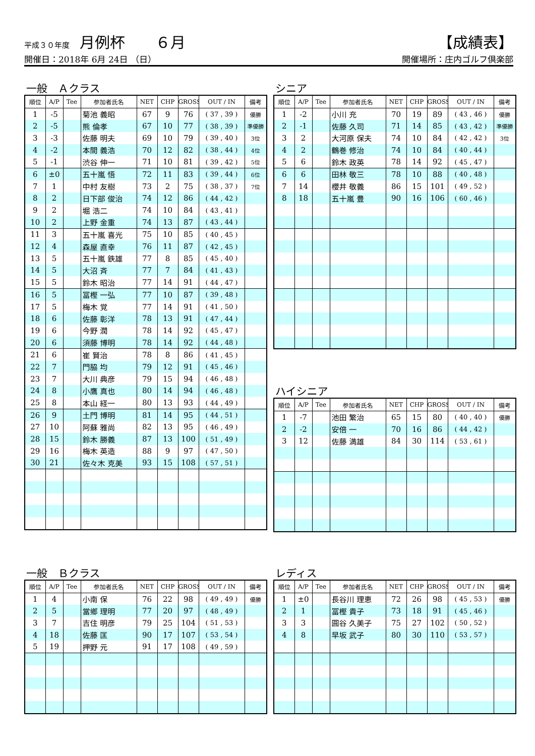平成３０年度 月例杯 ６月
【成績表】
開催日：2018年 6月 24日 （日） 開催場所：庄内ゴルフ倶楽部
一般　Ａクラス
| 順位 | A/P | Tee | 参加者氏名 | NET | CHP | GROSS | OUT / IN | 備考 |
| --- | --- | --- | --- | --- | --- | --- | --- | --- |
| 1 | -5 | | 菊池 義昭 | 67 | 9 | 76 | ( 37 , 39 ) | 優勝 |
| 2 | -5 | | 熊 倫孝 | 67 | 10 | 77 | ( 38 , 39 ) | 準優勝 |
| 3 | -3 | | 佐藤 明夫 | 69 | 10 | 79 | ( 39 , 40 ) | 3位 |
| 4 | -2 | | 本間 義浩 | 70 | 12 | 82 | ( 38 , 44 ) | 4位 |
| 5 | -1 | | 渋谷 伸一 | 71 | 10 | 81 | ( 39 , 42 ) | 5位 |
| 6 | ±0 | | 五十嵐 悟 | 72 | 11 | 83 | ( 39 , 44 ) | 6位 |
| 7 | 1 | | 中村 友樹 | 73 | 2 | 75 | ( 38 , 37 ) | 7位 |
| 8 | 2 | | 日下部 俊治 | 74 | 12 | 86 | ( 44 , 42 ) | |
| 9 | 2 | | 堀 浩二 | 74 | 10 | 84 | ( 43 , 41 ) | |
| 10 | 2 | | 上野 金重 | 74 | 13 | 87 | ( 43 , 44 ) | |
| 11 | 3 | | 五十嵐 喜光 | 75 | 10 | 85 | ( 40 , 45 ) | |
| 12 | 4 | | 森屋 直幸 | 76 | 11 | 87 | ( 42 , 45 ) | |
| 13 | 5 | | 五十嵐 鉄雄 | 77 | 8 | 85 | ( 45 , 40 ) | |
| 14 | 5 | | 大沼 斉 | 77 | 7 | 84 | ( 41 , 43 ) | |
| 15 | 5 | | 鈴木 昭治 | 77 | 14 | 91 | ( 44 , 47 ) | |
| 16 | 5 | | 冨樫 一弘 | 77 | 10 | 87 | ( 39 , 48 ) | |
| 17 | 5 | | 梅木 覚 | 77 | 14 | 91 | ( 41 , 50 ) | |
| 18 | 6 | | 佐藤 彰洋 | 78 | 13 | 91 | ( 47 , 44 ) | |
| 19 | 6 | | 今野 潤 | 78 | 14 | 92 | ( 45 , 47 ) | |
| 20 | 6 | | 須藤 博明 | 78 | 14 | 92 | ( 44 , 48 ) | |
| 21 | 6 | | 崔 賢治 | 78 | 8 | 86 | ( 41 , 45 ) | |
| 22 | 7 | | 門脇 均 | 79 | 12 | 91 | ( 45 , 46 ) | |
| 23 | 7 | | 大川 典彦 | 79 | 15 | 94 | ( 46 , 48 ) | |
| 24 | 8 | | 小鷹 真也 | 80 | 14 | 94 | ( 46 , 48 ) | |
| 25 | 8 | | 本山 経一 | 80 | 13 | 93 | ( 44 , 49 ) | |
| 26 | 9 | | 土門 博明 | 81 | 14 | 95 | ( 44 , 51 ) | |
| 27 | 10 | | 阿蘇 雅尚 | 82 | 13 | 95 | ( 46 , 49 ) | |
| 28 | 15 | | 鈴木 勝義 | 87 | 13 | 100 | ( 51 , 49 ) | |
| 29 | 16 | | 梅木 英造 | 88 | 9 | 97 | ( 47 , 50 ) | |
| 30 | 21 | | 佐々木 克美 | 93 | 15 | 108 | ( 57 , 51 ) | |
シニア
| 順位 | A/P | Tee | 参加者氏名 | NET | CHP | GROSS | OUT / IN | 備考 |
| --- | --- | --- | --- | --- | --- | --- | --- | --- |
| 1 | -2 | | 小川 充 | 70 | 19 | 89 | ( 43 , 46 ) | 優勝 |
| 2 | -1 | | 佐藤 久司 | 71 | 14 | 85 | ( 43 , 42 ) | 準優勝 |
| 3 | 2 | | 大河原 保夫 | 74 | 10 | 84 | ( 42 , 42 ) | 3位 |
| 4 | 2 | | 鶴巻 修治 | 74 | 10 | 84 | ( 40 , 44 ) | |
| 5 | 6 | | 鈴木 政英 | 78 | 14 | 92 | ( 45 , 47 ) | |
| 6 | 6 | | 田林 敬三 | 78 | 10 | 88 | ( 40 , 48 ) | |
| 7 | 14 | | 櫻井 敬義 | 86 | 15 | 101 | ( 49 , 52 ) | |
| 8 | 18 | | 五十嵐 豊 | 90 | 16 | 106 | ( 60 , 46 ) | |
ハイシニア
| 順位 | A/P | Tee | 参加者氏名 | NET | CHP | GROSS | OUT / IN | 備考 |
| --- | --- | --- | --- | --- | --- | --- | --- | --- |
| 1 | -7 | | 池田 繁治 | 65 | 15 | 80 | ( 40 , 40 ) | 優勝 |
| 2 | -2 | | 安倍 一 | 70 | 16 | 86 | ( 44 , 42 ) | |
| 3 | 12 | | 佐藤 満雄 | 84 | 30 | 114 | ( 53 , 61 ) | |
一般　Ｂクラス
| 順位 | A/P | Tee | 参加者氏名 | NET | CHP | GROSS | OUT / IN | 備考 |
| --- | --- | --- | --- | --- | --- | --- | --- | --- |
| 1 | 4 | | 小南 保 | 76 | 22 | 98 | ( 49 , 49 ) | 優勝 |
| 2 | 5 | | 當鄉 理明 | 77 | 20 | 97 | ( 48 , 49 ) | |
| 3 | 7 | | 吉住 明彦 | 79 | 25 | 104 | ( 51 , 53 ) | |
| 4 | 18 | | 佐藤 匡 | 90 | 17 | 107 | ( 53 , 54 ) | |
| 5 | 19 | | 押野 元 | 91 | 17 | 108 | ( 49 , 59 ) | |
レディス
| 順位 | A/P | Tee | 参加者氏名 | NET | CHP | GROSS | OUT / IN | 備考 |
| --- | --- | --- | --- | --- | --- | --- | --- | --- |
| 1 | ±0 | | 長谷川 理恵 | 72 | 26 | 98 | ( 45 , 53 ) | 優勝 |
| 2 | 1 | | 冨樫 貴子 | 73 | 18 | 91 | ( 45 , 46 ) | |
| 3 | 3 | | 圓谷 久美子 | 75 | 27 | 102 | ( 50 , 52 ) | |
| 4 | 8 | | 早坂 武子 | 80 | 30 | 110 | ( 53 , 57 ) | |